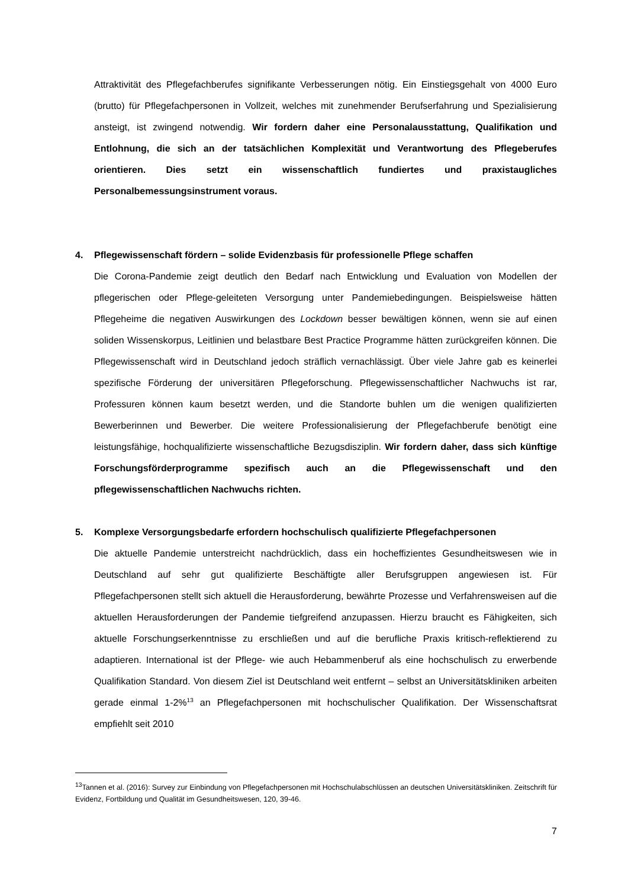Attraktivität des Pflegefachberufes signifikante Verbesserungen nötig. Ein Einstiegsgehalt von 4000 Euro (brutto) für Pflegefachpersonen in Vollzeit, welches mit zunehmender Berufserfahrung und Spezialisierung ansteigt, ist zwingend notwendig. Wir fordern daher eine Personalausstattung, Qualifikation und Entlohnung, die sich an der tatsächlichen Komplexität und Verantwortung des Pflegeberufes orientieren. Dies setzt ein wissenschaftlich fundiertes und praxistaugliches Personalbemessungsinstrument voraus.
4. Pflegewissenschaft fördern – solide Evidenzbasis für professionelle Pflege schaffen
Die Corona-Pandemie zeigt deutlich den Bedarf nach Entwicklung und Evaluation von Modellen der pflegerischen oder Pflege-geleiteten Versorgung unter Pandemiebedingungen. Beispielsweise hätten Pflegeheime die negativen Auswirkungen des Lockdown besser bewältigen können, wenn sie auf einen soliden Wissenskorpus, Leitlinien und belastbare Best Practice Programme hätten zurückgreifen können. Die Pflegewissenschaft wird in Deutschland jedoch sträflich vernachlässigt. Über viele Jahre gab es keinerlei spezifische Förderung der universitären Pflegeforschung. Pflegewissenschaftlicher Nachwuchs ist rar, Professuren können kaum besetzt werden, und die Standorte buhlen um die wenigen qualifizierten Bewerberinnen und Bewerber. Die weitere Professionalisierung der Pflegefachberufe benötigt eine leistungsfähige, hochqualifizierte wissenschaftliche Bezugsdisziplin. Wir fordern daher, dass sich künftige Forschungsförderprogramme spezifisch auch an die Pflegewissenschaft und den pflegewissenschaftlichen Nachwuchs richten.
5. Komplexe Versorgungsbedarfe erfordern hochschulisch qualifizierte Pflegefachpersonen
Die aktuelle Pandemie unterstreicht nachdrücklich, dass ein hocheffizientes Gesundheitswesen wie in Deutschland auf sehr gut qualifizierte Beschäftigte aller Berufsgruppen angewiesen ist. Für Pflegefachpersonen stellt sich aktuell die Herausforderung, bewährte Prozesse und Verfahrensweisen auf die aktuellen Herausforderungen der Pandemie tiefgreifend anzupassen. Hierzu braucht es Fähigkeiten, sich aktuelle Forschungserkenntnisse zu erschließen und auf die berufliche Praxis kritisch-reflektierend zu adaptieren. International ist der Pflege- wie auch Hebammenberuf als eine hochschulisch zu erwerbende Qualifikation Standard. Von diesem Ziel ist Deutschland weit entfernt – selbst an Universitätskliniken arbeiten gerade einmal 1-2%<sup>13</sup> an Pflegefachpersonen mit hochschulischer Qualifikation. Der Wissenschaftsrat empfiehlt seit 2010
<sup>13</sup> Tannen et al. (2016): Survey zur Einbindung von Pflegefachpersonen mit Hochschulabschlüssen an deutschen Universitätskliniken. Zeitschrift für Evidenz, Fortbildung und Qualität im Gesundheitswesen, 120, 39-46.
7